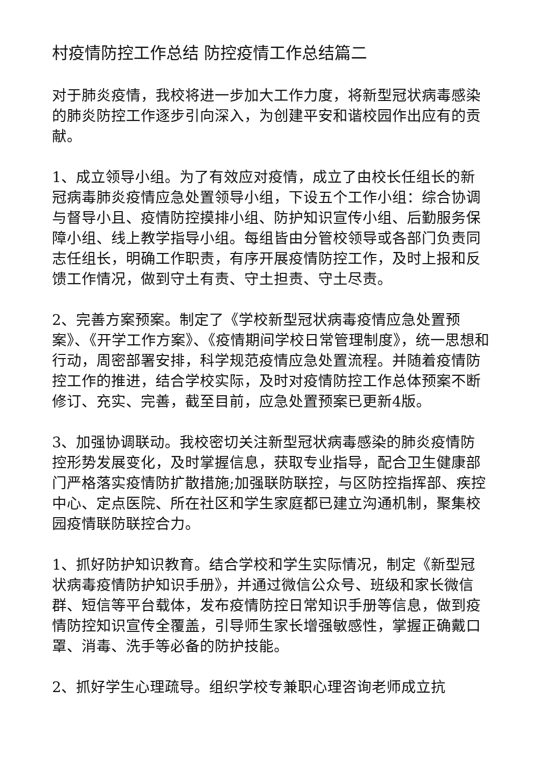村疫情防控工作总结 防控疫情工作总结篇二
对于肺炎疫情，我校将进一步加大工作力度，将新型冠状病毒感染的肺炎防控工作逐步引向深入，为创建平安和谐校园作出应有的贡献。
1、成立领导小组。为了有效应对疫情，成立了由校长任组长的新冠病毒肺炎疫情应急处置领导小组，下设五个工作小组：综合协调与督导小且、疫情防控摸排小组、防护知识宣传小组、后勤服务保障小组、线上教学指导小组。每组皆由分管校领导或各部门负责同志任组长，明确工作职责，有序开展疫情防控工作，及时上报和反馈工作情况，做到守土有责、守土担责、守土尽责。
2、完善方案预案。制定了《学校新型冠状病毒疫情应急处置预案》、《开学工作方案》、《疫情期间学校日常管理制度》，统一思想和行动，周密部署安排，科学规范疫情应急处置流程。并随着疫情防控工作的推进，结合学校实际，及时对疫情防控工作总体预案不断修订、充实、完善，截至目前，应急处置预案已更新4版。
3、加强协调联动。我校密切关注新型冠状病毒感染的肺炎疫情防控形势发展变化，及时掌握信息，获取专业指导，配合卫生健康部门严格落实疫情防扩散措施;加强联防联控，与区防控指挥部、疾控中心、定点医院、所在社区和学生家庭都已建立沟通机制，聚集校园疫情联防联控合力。
1、抓好防护知识教育。结合学校和学生实际情况，制定《新型冠状病毒疫情防护知识手册》，并通过微信公众号、班级和家长微信群、短信等平台载体，发布疫情防控日常知识手册等信息，做到疫情防控知识宣传全覆盖，引导师生家长增强敏感性，掌握正确戴口罩、消毒、洗手等必备的防护技能。
2、抓好学生心理疏导。组织学校专兼职心理咨询老师成立抗